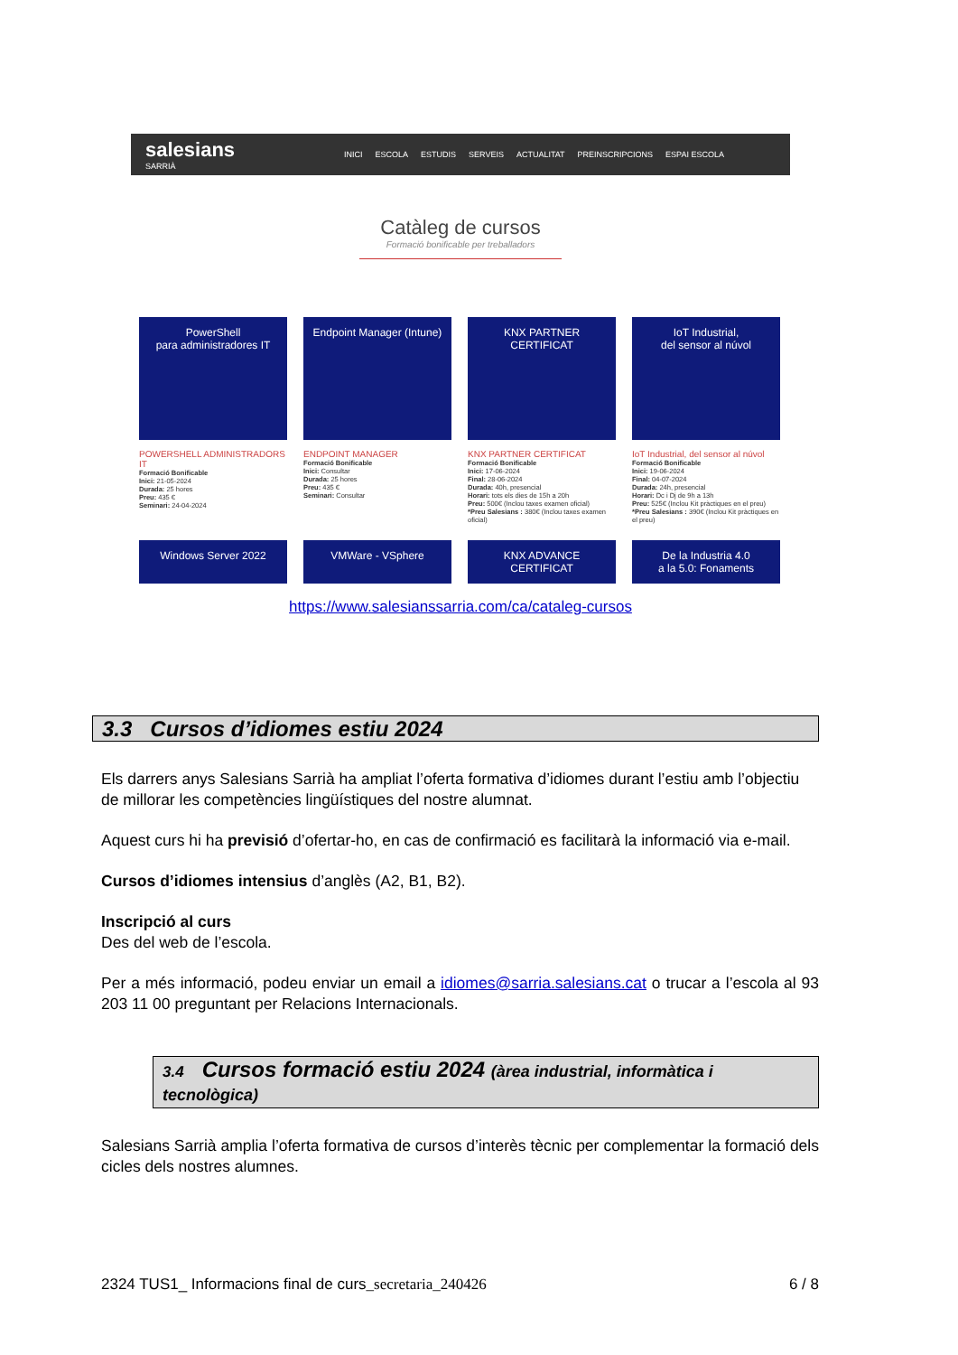salesians
SARRIÀ
INICI ESCOLA ESTUDIS SERVEIS ACTUALITAT PREINSCRIPCIONS ESPAI ESCOLA
Catàleg de cursos
Formació bonificable per treballadors
PowerShell
para administradores IT
POWERSHELL ADMINISTRADORS IT
Formació Bonificable
Inici: 21-05-2024
Durada: 25 hores
Preu: 435 €
Seminari: 24-04-2024
Endpoint Manager (Intune)
ENDPOINT MANAGER
Formació Bonificable
Inici: Consultar
Durada: 25 hores
Preu: 435 €
Seminari: Consultar
KNX PARTNER
CERTIFICAT
KNX PARTNER CERTIFICAT
Formació Bonificable
Inici: 17-06-2024
Final: 28-06-2024
Durada: 40h, presencial
Horari: tots els dies de 15h a 20h
Preu: 500€ (Inclou taxes examen oficial)
*Preu Salesians : 380€ (Inclou taxes examen oficial)
IoT Industrial,
del sensor al núvol
IoT Industrial, del sensor al núvol
Formació Bonificable
Inici: 19-06-2024
Final: 04-07-2024
Durada: 24h, presencial
Horari: Dc i Dj de 9h a 13h
Preu: 525€ (Inclou Kit pràctiques en el preu)
*Preu Salesians : 390€ (Inclou Kit pràctiques en el preu)
Windows Server 2022
VMWare - VSphere
KNX ADVANCE
CERTIFICAT
De la Industria 4.0
a la 5.0: Fonaments
https://www.salesianssarria.com/ca/cataleg-cursos
3.3 Cursos d’idiomes estiu 2024
Els darrers anys Salesians Sarrià ha ampliat l’oferta formativa d’idiomes durant l’estiu amb l’objectiu de millorar les competències lingüístiques del nostre alumnat.
Aquest curs hi ha previsió d’ofertar-ho, en cas de confirmació es facilitarà la informació via e-mail.
Cursos d’idiomes intensius d’anglès (A2, B1, B2).
Inscripció al curs
Des del web de l’escola.
Per a més informació, podeu enviar un email a idiomes@sarria.salesians.cat o trucar a l’escola al 93 203 11 00 preguntant per Relacions Internacionals.
3.4 Cursos formació estiu 2024 (àrea industrial, informàtica i tecnològica)
Salesians Sarrià amplia l’oferta formativa de cursos d’interès tècnic per complementar la formació dels cicles dels nostres alumnes.
2324 TUS1_ Informacions final de curs_secretaria_240426 6 / 8